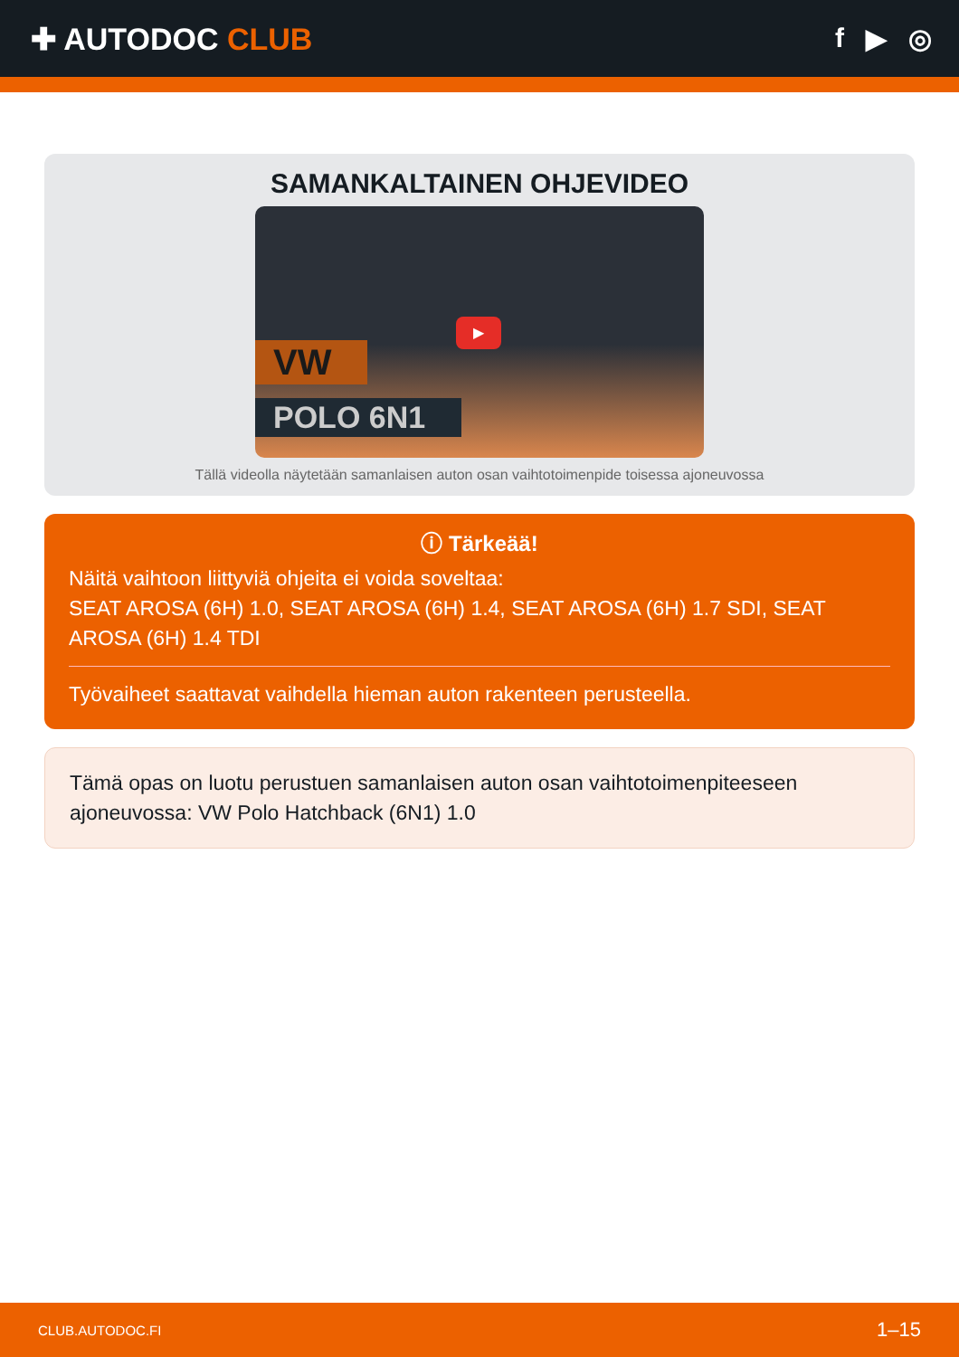✚ AUTODOC CLUB f ▶ ◎
SAMANKALTAINEN OHJEVIDEO
▶
VW
POLO 6N1
Tällä videolla näytetään samanlaisen auton osan vaihtotoimenpide toisessa ajoneuvossa
ⓘ Tärkeää!
Näitä vaihtoon liittyviä ohjeita ei voida soveltaa:
SEAT AROSA (6H) 1.0, SEAT AROSA (6H) 1.4, SEAT AROSA (6H) 1.7 SDI, SEAT AROSA (6H) 1.4 TDI
Työvaiheet saattavat vaihdella hieman auton rakenteen perusteella.
Tämä opas on luotu perustuen samanlaisen auton osan vaihtotoimenpiteeseen ajoneuvossa: VW Polo Hatchback (6N1) 1.0
CLUB.AUTODOC.FI 1–15